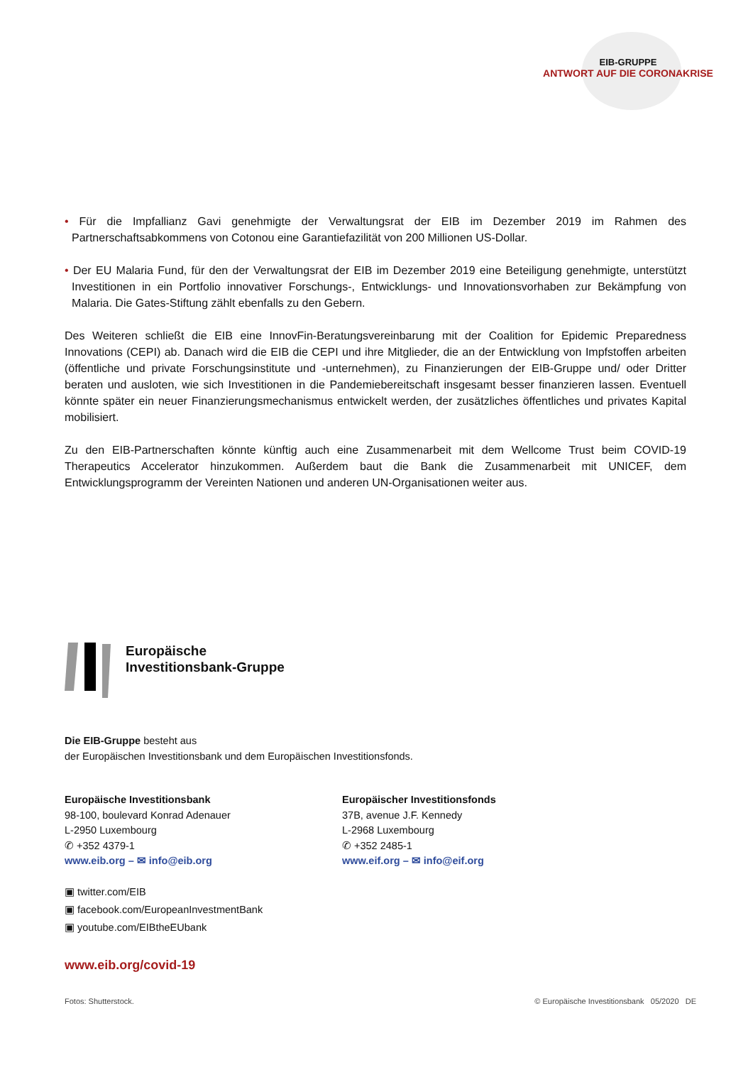EIB-GRUPPE
ANTWORT AUF DIE CORONAKRISE
• Für die Impfallianz Gavi genehmigte der Verwaltungsrat der EIB im Dezember 2019 im Rahmen des Partnerschaftsabkommens von Cotonou eine Garantiefazilität von 200 Millionen US-Dollar.
• Der EU Malaria Fund, für den der Verwaltungsrat der EIB im Dezember 2019 eine Beteiligung genehmigte, unterstützt Investitionen in ein Portfolio innovativer Forschungs-, Entwicklungs- und Innovationsvorhaben zur Bekämpfung von Malaria. Die Gates-Stiftung zählt ebenfalls zu den Gebern.
Des Weiteren schließt die EIB eine InnovFin-Beratungsvereinbarung mit der Coalition for Epidemic Preparedness Innovations (CEPI) ab. Danach wird die EIB die CEPI und ihre Mitglieder, die an der Entwicklung von Impfstoffen arbeiten (öffentliche und private Forschungsinstitute und -unternehmen), zu Finanzierungen der EIB-Gruppe und/ oder Dritter beraten und ausloten, wie sich Investitionen in die Pandemiebereitschaft insgesamt besser finanzieren lassen. Eventuell könnte später ein neuer Finanzierungsmechanismus entwickelt werden, der zusätzliches öffentliches und privates Kapital mobilisiert.
Zu den EIB-Partnerschaften könnte künftig auch eine Zusammenarbeit mit dem Wellcome Trust beim COVID-19 Therapeutics Accelerator hinzukommen. Außerdem baut die Bank die Zusammenarbeit mit UNICEF, dem Entwicklungsprogramm der Vereinten Nationen und anderen UN-Organisationen weiter aus.
Europäische
Investitionsbank-Gruppe
Die EIB-Gruppe besteht aus
der Europäischen Investitionsbank und dem Europäischen Investitionsfonds.
Europäische Investitionsbank
98-100, boulevard Konrad Adenauer
L-2950 Luxembourg
✆ +352 4379-1
www.eib.org – ✉ info@eib.org
Europäischer Investitionsfonds
37B, avenue J.F. Kennedy
L-2968 Luxembourg
✆ +352 2485-1
www.eif.org – ✉ info@eif.org
▣ twitter.com/EIB
▣ facebook.com/EuropeanInvestmentBank
▣ youtube.com/EIBtheEUbank
www.eib.org/covid-19
Fotos: Shutterstock. © Europäische Investitionsbank 05/2020 DE